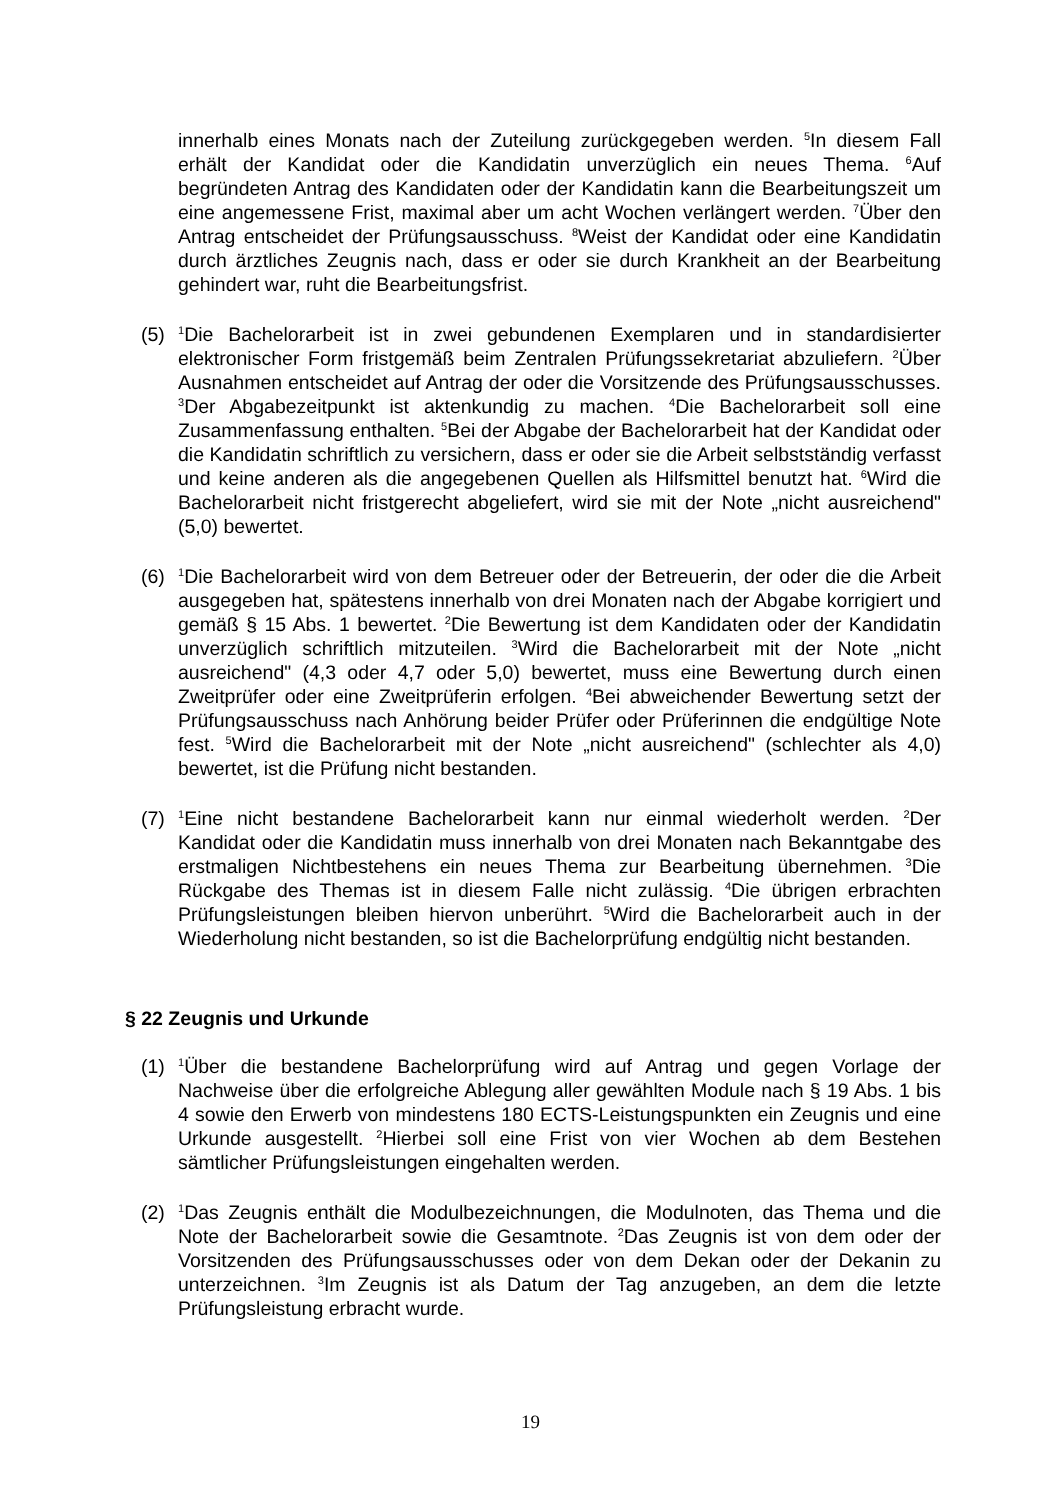innerhalb eines Monats nach der Zuteilung zurückgegeben werden. <sup>5</sup>In diesem Fall erhält der Kandidat oder die Kandidatin unverzüglich ein neues Thema. <sup>6</sup>Auf begründeten Antrag des Kandidaten oder der Kandidatin kann die Bearbeitungszeit um eine angemessene Frist, maximal aber um acht Wochen verlängert werden. <sup>7</sup>Über den Antrag entscheidet der Prüfungsausschuss. <sup>8</sup>Weist der Kandidat oder eine Kandidatin durch ärztliches Zeugnis nach, dass er oder sie durch Krankheit an der Bearbeitung gehindert war, ruht die Bearbeitungsfrist.
(5)
<sup>1</sup> Die Bachelorarbeit ist in zwei gebundenen Exemplaren und in standardisierter elektronischer Form fristgemäß beim Zentralen Prüfungssekretariat abzuliefern. <sup>2</sup>Über Ausnahmen entscheidet auf Antrag der oder die Vorsitzende des Prüfungsausschusses. <sup>3</sup>Der Abgabezeitpunkt ist aktenkundig zu machen. <sup>4</sup>Die Bachelorarbeit soll eine Zusammenfassung enthalten. <sup>5</sup>Bei der Abgabe der Bachelorarbeit hat der Kandidat oder die Kandidatin schriftlich zu versichern, dass er oder sie die Arbeit selbstständig verfasst und keine anderen als die angegebenen Quellen als Hilfsmittel benutzt hat. <sup>6</sup>Wird die Bachelorarbeit nicht fristgerecht abgeliefert, wird sie mit der Note „nicht ausreichend" (5,0) bewertet.
(6)
<sup>1</sup> Die Bachelorarbeit wird von dem Betreuer oder der Betreuerin, der oder die die Arbeit ausgegeben hat, spätestens innerhalb von drei Monaten nach der Abgabe korrigiert und gemäß § 15 Abs. 1 bewertet. <sup>2</sup>Die Bewertung ist dem Kandidaten oder der Kandidatin unverzüglich schriftlich mitzuteilen. <sup>3</sup>Wird die Bachelorarbeit mit der Note „nicht ausreichend" (4,3 oder 4,7 oder 5,0) bewertet, muss eine Bewertung durch einen Zweitprüfer oder eine Zweitprüferin erfolgen. <sup>4</sup>Bei abweichender Bewertung setzt der Prüfungsausschuss nach Anhörung beider Prüfer oder Prüferinnen die endgültige Note fest. <sup>5</sup>Wird die Bachelorarbeit mit der Note „nicht ausreichend" (schlechter als 4,0) bewertet, ist die Prüfung nicht bestanden.
(7)
<sup>1</sup> Eine nicht bestandene Bachelorarbeit kann nur einmal wiederholt werden. <sup>2</sup>Der Kandidat oder die Kandidatin muss innerhalb von drei Monaten nach Bekanntgabe des erstmaligen Nichtbestehens ein neues Thema zur Bearbeitung übernehmen. <sup>3</sup>Die Rückgabe des Themas ist in diesem Falle nicht zulässig. <sup>4</sup>Die übrigen erbrachten Prüfungsleistungen bleiben hiervon unberührt. <sup>5</sup>Wird die Bachelorarbeit auch in der Wiederholung nicht bestanden, so ist die Bachelorprüfung endgültig nicht bestanden.
§ 22 Zeugnis und Urkunde
(1)
<sup>1</sup> Über die bestandene Bachelorprüfung wird auf Antrag und gegen Vorlage der Nachweise über die erfolgreiche Ablegung aller gewählten Module nach § 19 Abs. 1 bis 4 sowie den Erwerb von mindestens 180 ECTS-Leistungspunkten ein Zeugnis und eine Urkunde ausgestellt. <sup>2</sup>Hierbei soll eine Frist von vier Wochen ab dem Bestehen sämtlicher Prüfungsleistungen eingehalten werden.
(2)
<sup>1</sup> Das Zeugnis enthält die Modulbezeichnungen, die Modulnoten, das Thema und die Note der Bachelorarbeit sowie die Gesamtnote. <sup>2</sup>Das Zeugnis ist von dem oder der Vorsitzenden des Prüfungsausschusses oder von dem Dekan oder der Dekanin zu unterzeichnen. <sup>3</sup>Im Zeugnis ist als Datum der Tag anzugeben, an dem die letzte Prüfungsleistung erbracht wurde.
19